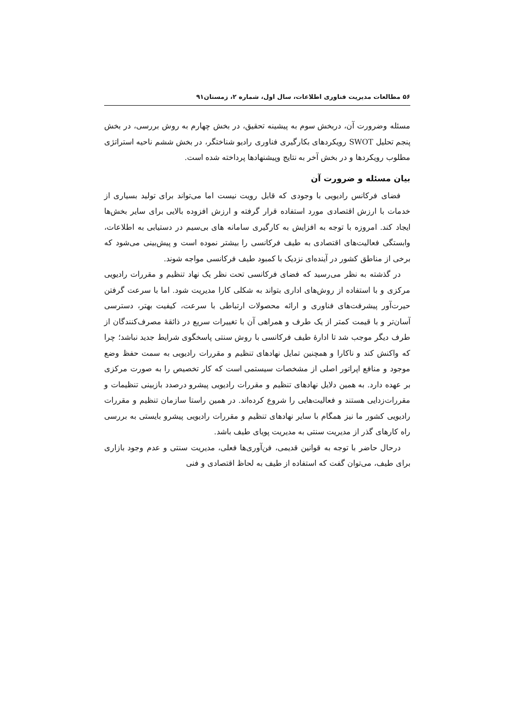۵۶ مطالعات مدیریت فناوری اطلاعات، سال اول، شماره ۲، زمستان۹۱
مسئله وضرورت آن، دربخش سوم به پیشینه تحقیق، در بخش چهارم به روش بررسی، در بخش پنجم تحلیل SWOT رویکردهای بکارگیری فناوری رادیو شناختگر، در بخش ششم ناحیه استراتژی مطلوب رویکردها و در بخش آخر به نتایج وپیشنهادها پرداخته شده است.
بیان مسئله و ضرورت آن
فضای فرکانس رادیویی با وجودی که قابل رویت نیست اما می‌تواند برای تولید بسیاری از خدمات با ارزش اقتصادی مورد استفاده قرار گرفته و ارزش افزوده بالایی برای سایر بخش‌ها ایجاد کند. امروزه با توجه به افزایش به کارگیری سامانه های بی‌سیم در دستیابی به اطلاعات، وابستگی فعالیت‌های اقتصادی به طیف فرکانسی را بیشتر نموده است و پیش‌بینی می‌شود که برخی از مناطق کشور در آینده‌ای نزدیک با کمبود طیف فرکانسی مواجه شوند.
در گذشته به نظر می‌رسید که فضای فرکانسی تحت نظر یک نهاد تنظیم و مقررات رادیویی مرکزی و با استفاده از روش‌های اداری بتواند به شکلی کارا مدیریت شود. اما با سرعت گرفتن حیرت‌آور پیشرفت‌های فناوری و ارائه محصولات ارتباطی با سرعت، کیفیت بهتر، دسترسی آسان‌تر و با قیمت کمتر از یک طرف و همراهی آن با تغییرات سریع در ذائقهٔ مصرف‌کنندگان از طرف دیگر موجب شد تا ادارهٔ طیف فرکانسی با روش سنتی پاسخگوی شرایط جدید نباشد؛ چرا که واکنش کند و ناکارا و همچنین تمایل نهادهای تنظیم و مقررات رادیویی به سمت حفظ وضع موجود و منافع اپراتور اصلی از مشخصات سیستمی است که کار تخصیص را به صورت مرکزی بر عهده دارد. به همین دلایل نهادهای تنظیم و مقررات رادیویی پیشرو درصدد بازبینی تنظیمات و مقررات‌زدایی هستند و فعالیت‌هایی را شروع کرده‌اند. در همین راستا سازمان تنظیم و مقررات رادیویی کشور ما نیز همگام با سایر نهادهای تنظیم و مقررات رادیویی پیشرو بایستی به بررسی راه کارهای گذر از مدیریت سنتی به مدیریت پویای طیف باشد.
درحال حاضر با توجه به قوانین قدیمی، فن‌آوری‌ها فعلی، مدیریت سنتی و عدم وجود بازاری برای طیف، می‌توان گفت که استفاده از طیف به لحاظ اقتصادی و فنی